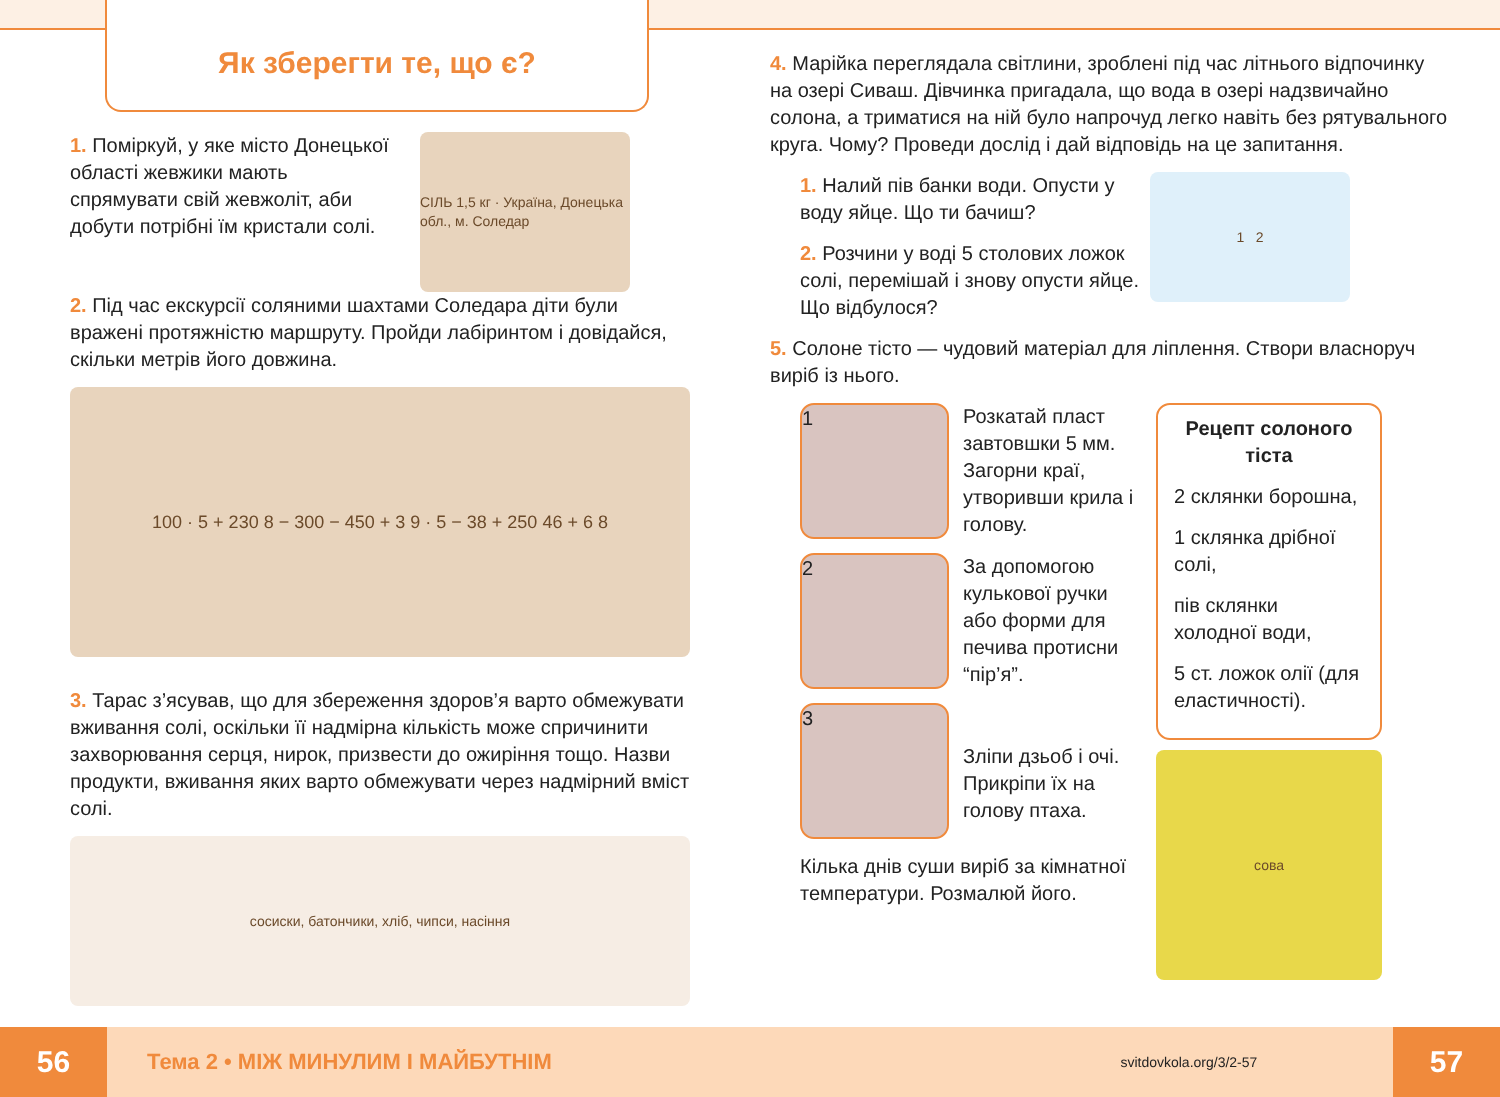Як зберегти те, що є?
1. Поміркуй, у яке місто Донецької області жевжики мають спрямувати свій жевжоліт, аби добути потрібні їм кристали солі.
СІЛЬ 1,5 кг · Україна, Донецька обл., м. Соледар
2. Під час екскурсії соляними шахтами Соледара діти були вражені протяжністю маршруту. Пройди лабіринтом і довідайся, скільки метрів його довжина.
100 · 5 + 230 8 − 300 − 450 + 3 9 · 5 − 38 + 250 46 + 6 8
3. Тарас з’ясував, що для збереження здоров’я варто обмежувати вживання солі, оскільки її надмірна кількість може спричинити захворювання серця, нирок, призвести до ожиріння тощо. Назви продукти, вживання яких варто обмежувати через надмірний вміст солі.
сосиски, батончики, хліб, чипси, насіння
4. Марійка переглядала світлини, зроблені під час літнього відпочинку на озері Сиваш. Дівчинка пригадала, що вода в озері надзвичайно солона, а триматися на ній було напрочуд легко навіть без рятувального круга. Чому? Проведи дослід і дай відповідь на це запитання.
1. Налий пів банки води. Опусти у воду яйце. Що ти бачиш?
2. Розчини у воді 5 столових ложок солі, перемішай і знову опусти яйце. Що відбулося?
1 2
5. Солоне тісто — чудовий матеріал для ліплення. Створи власноруч виріб із нього.
1
Розкатай пласт завтовшки 5 мм. Загорни краї, утворивши крила і голову.
2
За допомогою кулькової ручки або форми для печива протисни “пір’я”.
3
Зліпи дзьоб і очі. Прикріпи їх на голову птаха.
Кілька днів суши виріб за кімнатної температури. Розмалюй його.
Рецепт солоного тіста
2 склянки борошна,
1 склянка дрібної солі,
пів склянки холодної води,
5 ст. ложок олії (для еластичності).
сова
56
Тема 2 • МІЖ МИНУЛИМ І МАЙБУТНІМ
svitdovkola.org/3/2-57
57